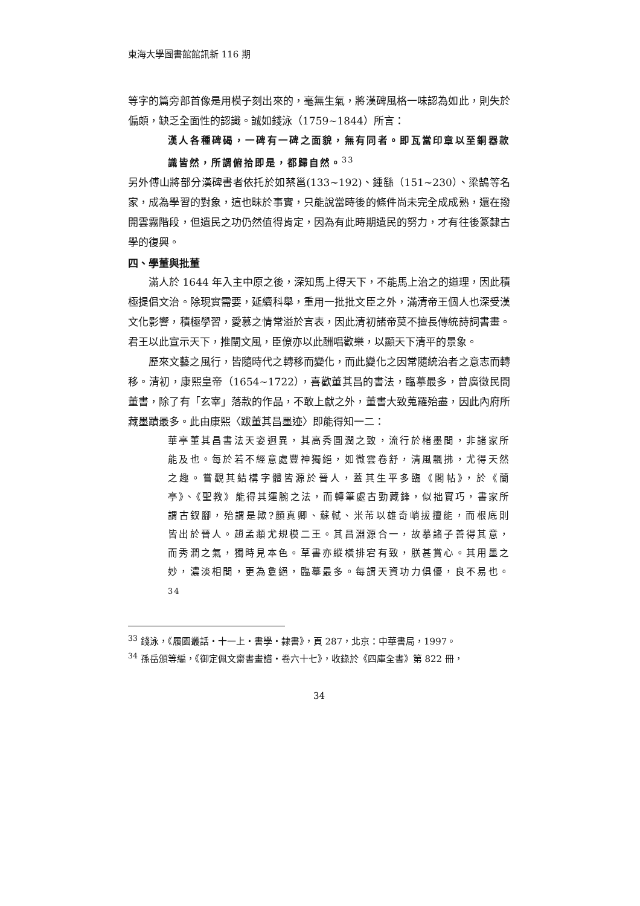東海大學圖書館館訊新 116 期
等字的篇旁部首像是用模子刻出來的，毫無生氣，將漢碑風格一味認為如此，則失於偏頗，缺乏全面性的認識。誠如錢泳（1759~1844）所言：
漢人各種碑碣，一碑有一碑之面貌，無有同者。即瓦當印章以至銅器款識皆然，所謂俯拾即是，都歸自然。<sup>33</sup>
另外傅山將部分漢碑書者依托於如蔡邕(133~192)、鍾繇（151~230）、梁鵠等名家，成為學習的對象，這也昧於事實，只能說當時後的條件尚未完全成成熟，還在撥開雲霧階段，但遺民之功仍然值得肯定，因為有此時期遺民的努力，才有往後篆隸古學的復興。
四、學董與批董
滿人於 1644 年入主中原之後，深知馬上得天下，不能馬上治之的道理，因此積極提倡文治。除現實需要，延續科舉，重用一批批文臣之外，滿清帝王個人也深受漢文化影響，積極學習，愛慕之情常溢於言表，因此清初諸帝莫不擅長傳統詩詞書畫。君王以此宣示天下，推闡文風，臣僚亦以此酬唱歡樂，以顯天下清平的景象。
歷來文藝之風行，皆隨時代之轉移而變化，而此變化之因常隨統治者之意志而轉移。清初，康熙皇帝（1654~1722），喜歡董其昌的書法，臨摹最多，曾廣徵民間董書，除了有「玄宰」落款的作品，不敢上獻之外，董書大致蒐羅殆盡，因此內府所藏墨蹟最多。此由康熙〈跋董其昌墨迹〉即能得知一二：
華亭董其昌書法天姿迥異，其高秀圓潤之致，流行於楮墨間，非諸家所能及也。每於若不經意處豐神獨絕，如微雲卷舒，清風飄拂，尤得天然之趣。嘗觀其結構字體皆源於晉人，蓋其生平多臨《閣帖》，於《蘭亭》、《聖教》能得其運腕之法，而轉筆處古勁藏鋒，似拙實巧，書家所謂古釵腳，殆謂是歟?顏真卿、蘇軾、米芾以雄奇峭拔擅能，而根底則皆出於晉人。趙孟頫尤規模二王。其昌淵源合一，故摹諸子善得其意，而秀潤之氣，獨時見本色。草書亦縱橫排宕有致，朕甚賞心。其用墨之妙，濃淡相間，更為敻絕，臨摹最多。每謂天資功力俱優，良不易也。<sup>34</sup>
<sup>33</sup> 錢泳，《履園叢話・十一上・書學・隸書》，頁 287，北京：中華書局，1997。
<sup>34</sup> 孫岳頒等編，《御定佩文齋書畫譜・卷六十七》，收錄於《四庫全書》第 822 冊，
34